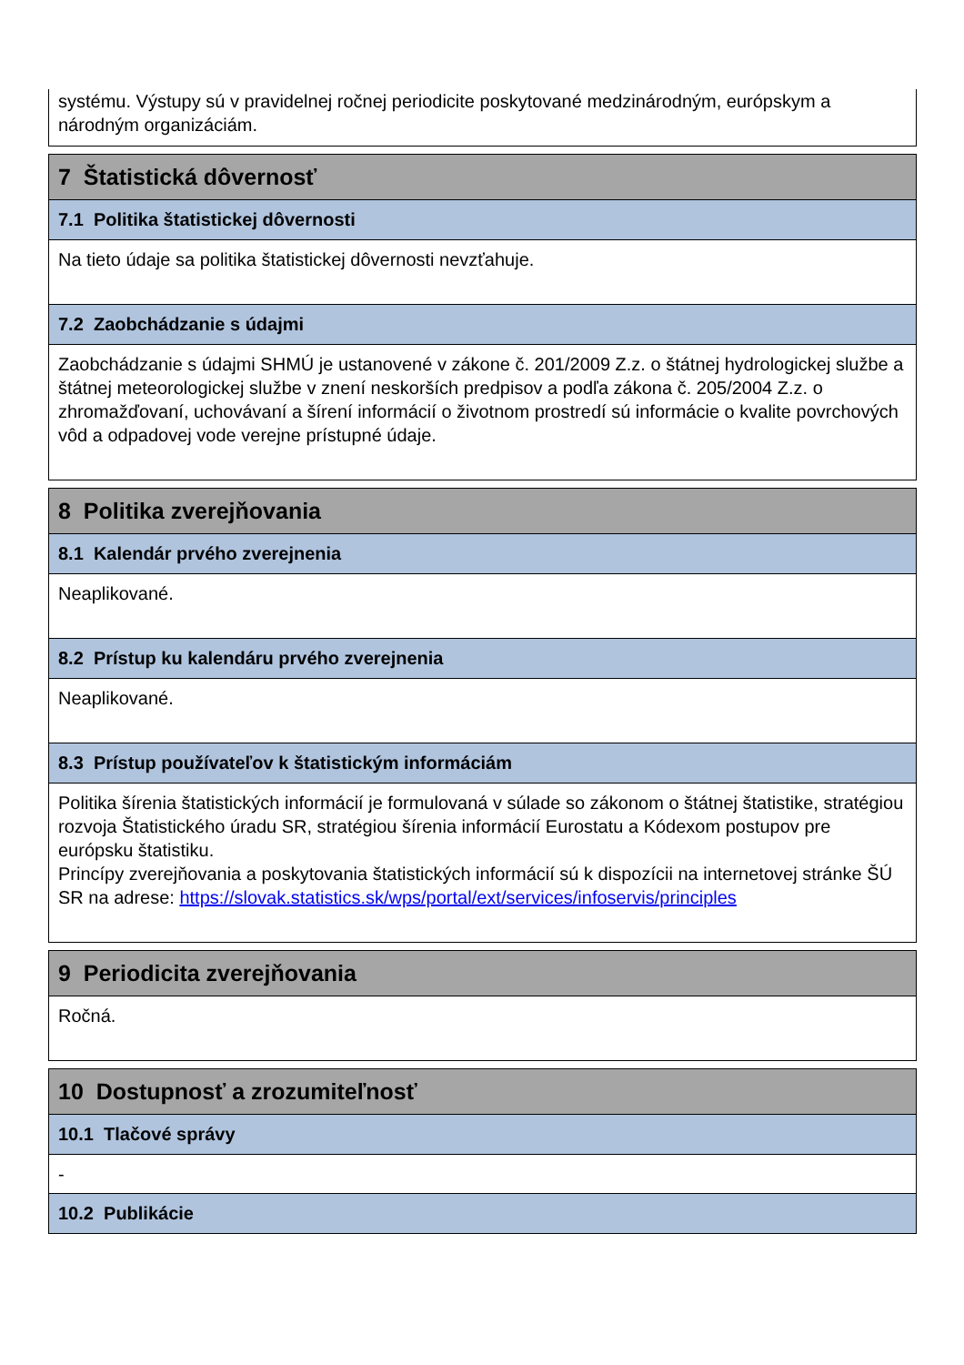systému. Výstupy sú v pravidelnej ročnej periodicite poskytované medzinárodným, európskym a národným organizáciám.
7 Štatistická dôvernosť
7.1 Politika štatistickej dôvernosti
Na tieto údaje sa politika štatistickej dôvernosti nevzťahuje.
7.2 Zaobchádzanie s údajmi
Zaobchádzanie s údajmi SHMÚ je ustanovené v zákone č. 201/2009 Z.z. o štátnej hydrologickej službe a štátnej meteorologickej službe v znení neskorších predpisov a podľa zákona č. 205/2004 Z.z. o zhromažďovaní, uchovávaní a šírení informácií o životnom prostredí sú informácie o kvalite povrchových vôd a odpadovej vode verejne prístupné údaje.
8 Politika zverejňovania
8.1 Kalendár prvého zverejnenia
Neaplikované.
8.2 Prístup ku kalendáru prvého zverejnenia
Neaplikované.
8.3 Prístup používateľov k štatistickým informáciám
Politika šírenia štatistických informácií je formulovaná v súlade so zákonom o štátnej štatistike, stratégiou rozvoja Štatistického úradu SR, stratégiou šírenia informácií Eurostatu a Kódexom postupov pre európsku štatistiku.
Princípy zverejňovania a poskytovania štatistických informácií sú k dispozícii na internetovej stránke ŠÚ SR na adrese: https://slovak.statistics.sk/wps/portal/ext/services/infoservis/principles
9 Periodicita zverejňovania
Ročná.
10 Dostupnosť a zrozumiteľnosť
10.1 Tlačové správy
-
10.2 Publikácie